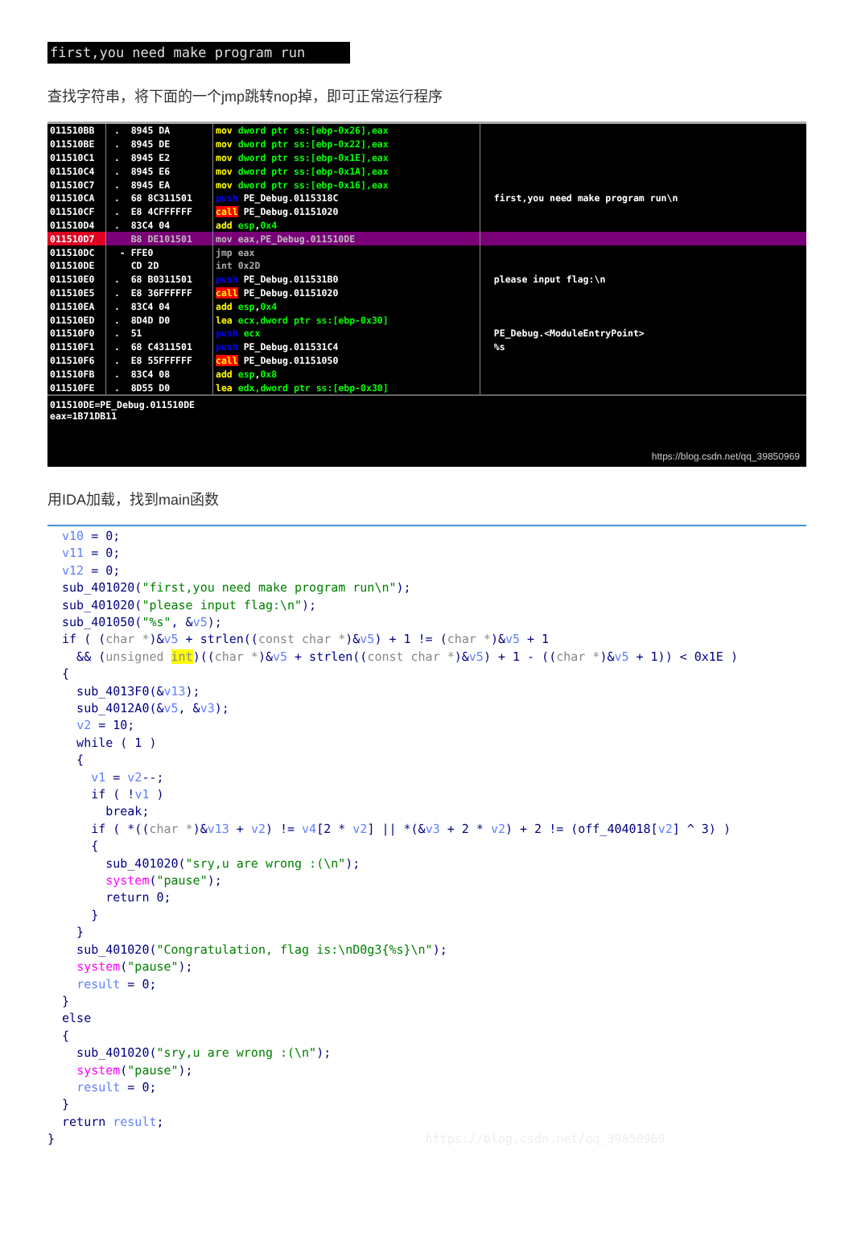first,you need make program run
查找字符串，将下面的一个jmp跳转nop掉，即可正常运行程序
| 011510BB | . 8945 DA | mov dword ptr ss:[ebp-0x26],eax | |
| 011510BE | . 8945 DE | mov dword ptr ss:[ebp-0x22],eax | |
| 011510C1 | . 8945 E2 | mov dword ptr ss:[ebp-0x1E],eax | |
| 011510C4 | . 8945 E6 | mov dword ptr ss:[ebp-0x1A],eax | |
| 011510C7 | . 8945 EA | mov dword ptr ss:[ebp-0x16],eax | |
| 011510CA | . 68 8C311501 | push PE_Debug.0115318C | first,you need make program run\n |
| 011510CF | . E8 4CFFFFFF | call PE_Debug.01151020 | |
| 011510D4 | . 83C4 04 | add esp , 0x4 | |
| 011510D7 | B8 DE101501 | mov eax,PE_Debug.011510DE | |
| 011510DC | - FFE0 | jmp eax | |
| 011510DE | CD 2D | int 0x2D | |
| 011510E0 | . 68 B0311501 | push PE_Debug.011531B0 | please input flag:\n |
| 011510E5 | . E8 36FFFFFF | call PE_Debug.01151020 | |
| 011510EA | . 83C4 04 | add esp , 0x4 | |
| 011510ED | . 8D4D D0 | lea ecx,dword ptr ss:[ebp-0x30] | |
| 011510F0 | . 51 | push ecx | PE_Debug.<ModuleEntryPoint> |
| 011510F1 | . 68 C4311501 | push PE_Debug.011531C4 | %s |
| 011510F6 | . E8 55FFFFFF | call PE_Debug.01151050 | |
| 011510FB | . 83C4 08 | add esp , 0x8 | |
| 011510FE | . 8D55 D0 | lea edx,dword ptr ss:[ebp-0x30] | |
011510DE=PE_Debug.011510DE
eax=1B71DB11
https://blog.csdn.net/qq_39850969
用IDA加载，找到main函数
v10 = 0; v11 = 0; v12 = 0; sub_401020("first,you need make program run\n"); sub_401020("please input flag:\n"); sub_401050("%s", &v5); if ( (char *)&v5 + strlen((const char *)&v5) + 1 != (char *)&v5 + 1 && (unsigned int)((char *)&v5 + strlen((const char *)&v5) + 1 - ((char *)&v5 + 1)) < 0x1E ) { sub_4013F0(&v13); sub_4012A0(&v5, &v3); v2 = 10; while ( 1 ) { v1 = v2--; if ( !v1 ) break; if ( *((char *)&v13 + v2) != v4[2 * v2] || *(&v3 + 2 * v2) + 2 != (off_404018[v2] ^ 3) ) { sub_401020("sry,u are wrong :(\n"); system("pause"); return 0; } } sub_401020("Congratulation, flag is:\nD0g3{%s}\n"); system("pause"); result = 0; } else { sub_401020("sry,u are wrong :(\n"); system("pause"); result = 0; } return result; } https://blog.csdn.net/qq_39850969